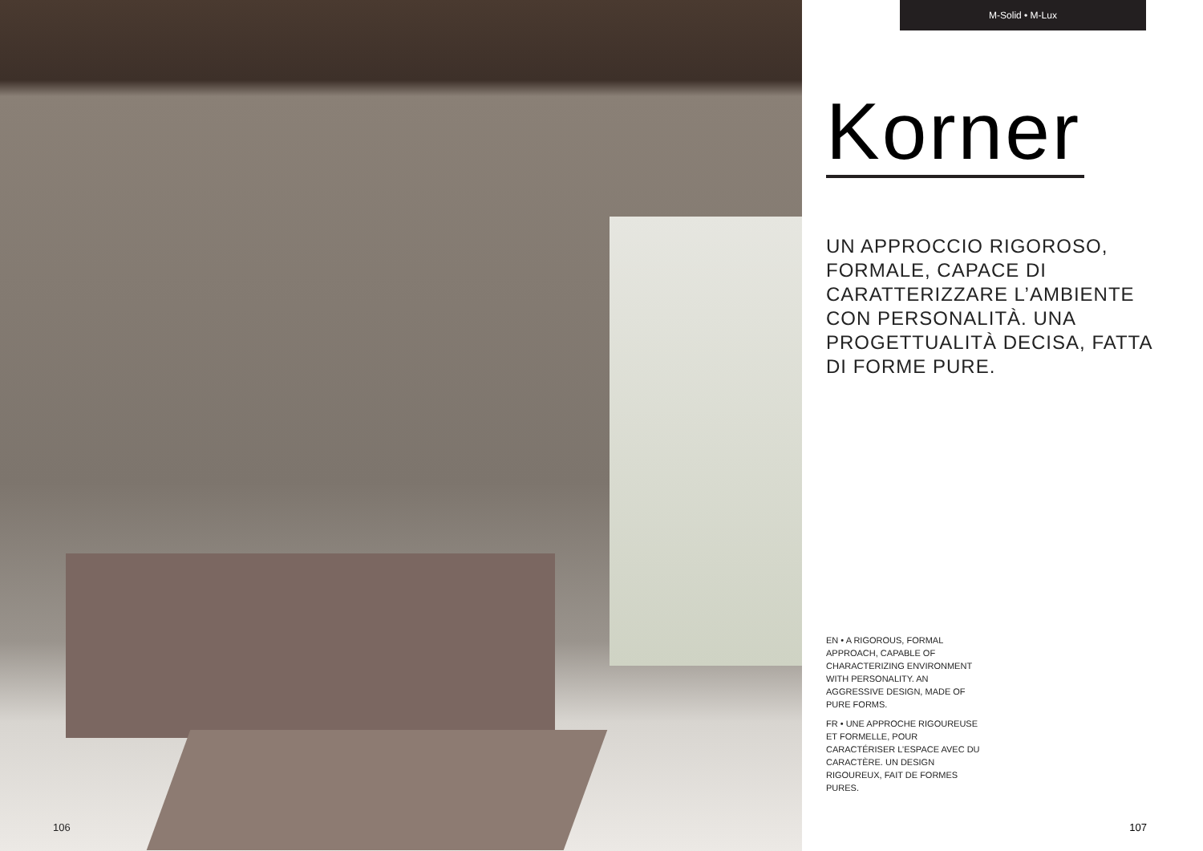106
M-Solid • M-Lux
Korner
UN APPROCCIO RIGOROSO, FORMALE, CAPACE DI CARATTERIZZARE L’AMBIENTE CON PERSONALITÀ. UNA PROGETTUALITÀ DECISA, FATTA DI FORME PURE.
EN • A RIGOROUS, FORMAL APPROACH, CAPABLE OF CHARACTERIZING ENVIRONMENT WITH PERSONALITY. AN AGGRESSIVE DESIGN, MADE OF PURE FORMS.
FR • UNE APPROCHE RIGOUREUSE ET FORMELLE, POUR CARACTÉRISER L’ESPACE AVEC DU CARACTÈRE. UN DESIGN RIGOUREUX, FAIT DE FORMES PURES.
107